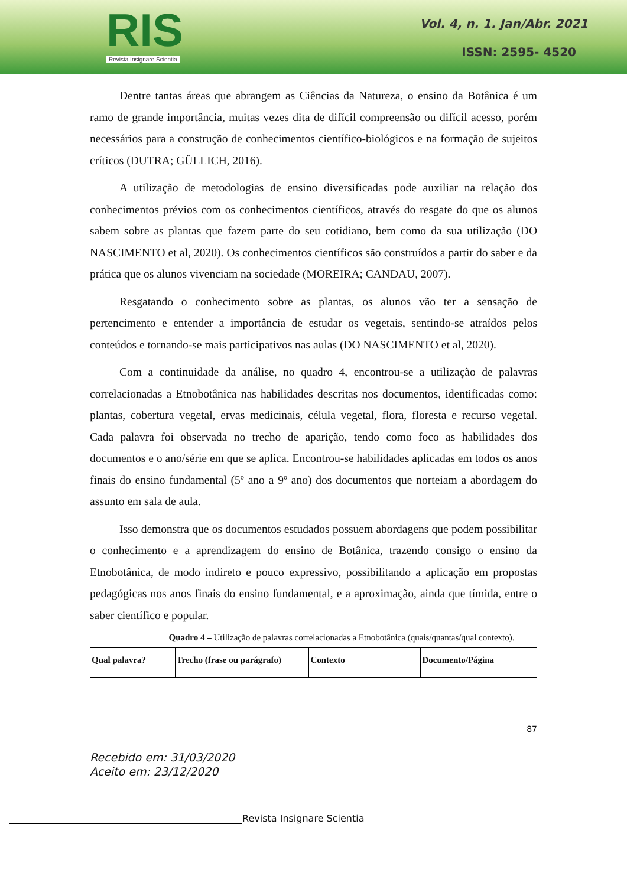RIS
Revista Insignare Scientia
Vol. 4, n. 1. Jan/Abr. 2021
ISSN: 2595- 4520
Dentre tantas áreas que abrangem as Ciências da Natureza, o ensino da Botânica é um ramo de grande importância, muitas vezes dita de difícil compreensão ou difícil acesso, porém necessários para a construção de conhecimentos científico-biológicos e na formação de sujeitos críticos (DUTRA; GÜLLICH, 2016).
A utilização de metodologias de ensino diversificadas pode auxiliar na relação dos conhecimentos prévios com os conhecimentos científicos, através do resgate do que os alunos sabem sobre as plantas que fazem parte do seu cotidiano, bem como da sua utilização (DO NASCIMENTO et al, 2020). Os conhecimentos científicos são construídos a partir do saber e da prática que os alunos vivenciam na sociedade (MOREIRA; CANDAU, 2007).
Resgatando o conhecimento sobre as plantas, os alunos vão ter a sensação de pertencimento e entender a importância de estudar os vegetais, sentindo-se atraídos pelos conteúdos e tornando-se mais participativos nas aulas (DO NASCIMENTO et al, 2020).
Com a continuidade da análise, no quadro 4, encontrou-se a utilização de palavras correlacionadas a Etnobotânica nas habilidades descritas nos documentos, identificadas como: plantas, cobertura vegetal, ervas medicinais, célula vegetal, flora, floresta e recurso vegetal. Cada palavra foi observada no trecho de aparição, tendo como foco as habilidades dos documentos e o ano/série em que se aplica. Encontrou-se habilidades aplicadas em todos os anos finais do ensino fundamental (5º ano a 9º ano) dos documentos que norteiam a abordagem do assunto em sala de aula.
Isso demonstra que os documentos estudados possuem abordagens que podem possibilitar o conhecimento e a aprendizagem do ensino de Botânica, trazendo consigo o ensino da Etnobotânica, de modo indireto e pouco expressivo, possibilitando a aplicação em propostas pedagógicas nos anos finais do ensino fundamental, e a aproximação, ainda que tímida, entre o saber científico e popular.
Quadro 4 – Utilização de palavras correlacionadas a Etnobotânica (quais/quantas/qual contexto).
| Qual palavra? | Trecho (frase ou parágrafo) | Contexto | Documento/Página |
| --- | --- | --- | --- |
87
Recebido em: 31/03/2020
Aceito em: 23/12/2020
Revista Insignare Scientia